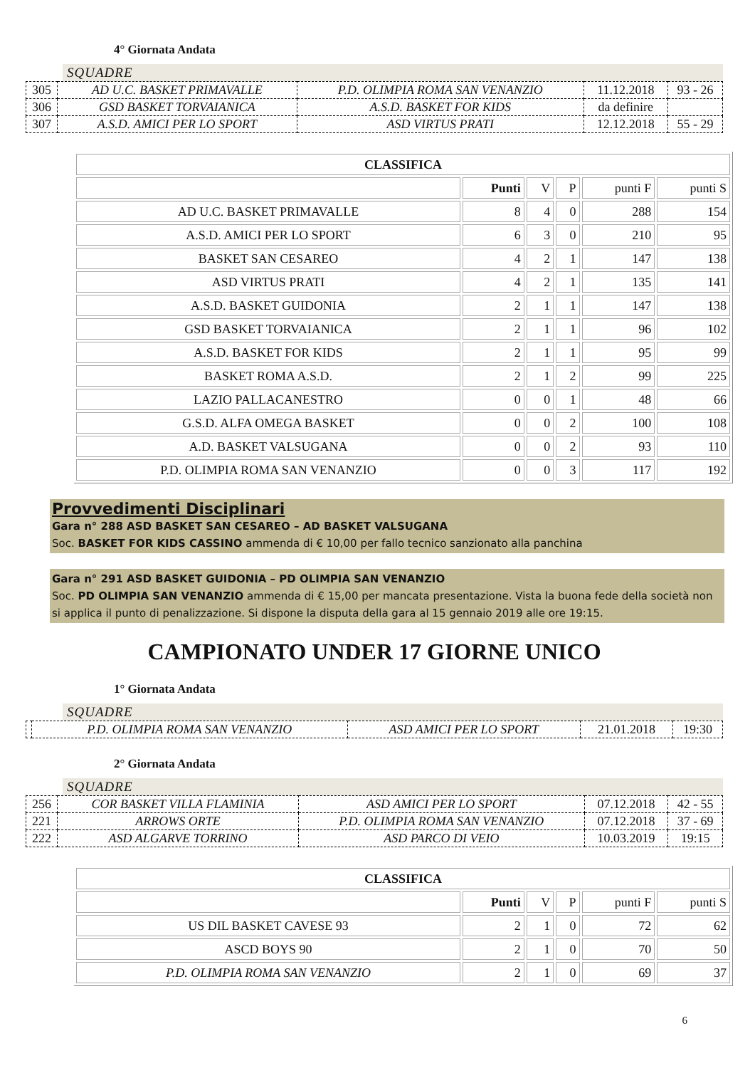4° Giornata Andata
SQUADRE
| 305 | AD U.C. BASKET PRIMAVALLE | P.D. OLIMPIA ROMA SAN VENANZIO | 11.12.2018 | 93 - 26 |
| 306 | GSD BASKET TORVAIANICA | A.S.D. BASKET FOR KIDS | da definire | |
| 307 | A.S.D. AMICI PER LO SPORT | ASD VIRTUS PRATI | 12.12.2018 | 55 - 29 |
| CLASSIFICA | | | | | |
| --- | --- | --- | --- | --- | --- |
| | Punti | V | P | punti F | punti S |
| AD U.C. BASKET PRIMAVALLE | 8 | 4 | 0 | 288 | 154 |
| A.S.D. AMICI PER LO SPORT | 6 | 3 | 0 | 210 | 95 |
| BASKET SAN CESAREO | 4 | 2 | 1 | 147 | 138 |
| ASD VIRTUS PRATI | 4 | 2 | 1 | 135 | 141 |
| A.S.D. BASKET GUIDONIA | 2 | 1 | 1 | 147 | 138 |
| GSD BASKET TORVAIANICA | 2 | 1 | 1 | 96 | 102 |
| A.S.D. BASKET FOR KIDS | 2 | 1 | 1 | 95 | 99 |
| BASKET ROMA A.S.D. | 2 | 1 | 2 | 99 | 225 |
| LAZIO PALLACANESTRO | 0 | 0 | 1 | 48 | 66 |
| G.S.D. ALFA OMEGA BASKET | 0 | 0 | 2 | 100 | 108 |
| A.D. BASKET VALSUGANA | 0 | 0 | 2 | 93 | 110 |
| P.D. OLIMPIA ROMA SAN VENANZIO | 0 | 0 | 3 | 117 | 192 |
Provvedimenti Disciplinari
Gara n° 288 ASD BASKET SAN CESAREO – AD BASKET VALSUGANA
Soc. BASKET FOR KIDS CASSINO ammenda di € 10,00 per fallo tecnico sanzionato alla panchina
Gara n° 291 ASD BASKET GUIDONIA – PD OLIMPIA SAN VENANZIO
Soc. PD OLIMPIA SAN VENANZIO ammenda di € 15,00 per mancata presentazione. Vista la buona fede della società non si applica il punto di penalizzazione. Si dispone la disputa della gara al 15 gennaio 2019 alle ore 19:15.
CAMPIONATO UNDER 17 GIORNE UNICO
1° Giornata Andata
SQUADRE
| | P.D. OLIMPIA ROMA SAN VENANZIO | ASD AMICI PER LO SPORT | 21.01.2018 | 19:30 |
2° Giornata Andata
SQUADRE
| 256 | COR BASKET VILLA FLAMINIA | ASD AMICI PER LO SPORT | 07.12.2018 | 42 - 55 |
| 221 | ARROWS ORTE | P.D. OLIMPIA ROMA SAN VENANZIO | 07.12.2018 | 37 - 69 |
| 222 | ASD ALGARVE TORRINO | ASD PARCO DI VEIO | 10.03.2019 | 19:15 |
| CLASSIFICA | | | | | |
| --- | --- | --- | --- | --- | --- |
| | Punti | V | P | punti F | punti S |
| US DIL BASKET CAVESE 93 | 2 | 1 | 0 | 72 | 62 |
| ASCD BOYS 90 | 2 | 1 | 0 | 70 | 50 |
| P.D. OLIMPIA ROMA SAN VENANZIO | 2 | 1 | 0 | 69 | 37 |
6